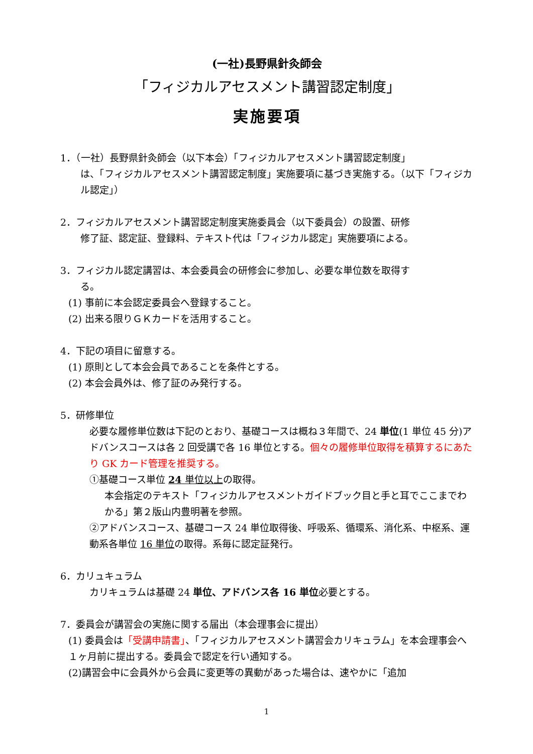(一社)長野県針灸師会
「フィジカルアセスメント講習認定制度」
実施要項
1．（一社）長野県針灸師会（以下本会）「フィジカルアセスメント講習認定制度」
は、「フィジカルアセスメント講習認定制度」実施要項に基づき実施する。（以下「フィジカル認定」）
2．フィジカルアセスメント講習認定制度実施委員会（以下委員会）の設置、研修
修了証、認定証、登録料、テキスト代は「フィジカル認定」実施要項による。
3．フィジカル認定講習は、本会委員会の研修会に参加し、必要な単位数を取得す
る。
(1) 事前に本会認定委員会へ登録すること。
(2) 出来る限りＧＫカードを活用すること。
4．下記の項目に留意する。
(1) 原則として本会会員であることを条件とする。
(2) 本会会員外は、修了証のみ発行する。
5．研修単位
必要な履修単位数は下記のとおり、基礎コースは概ね３年間で、24 単位(1 単位 45 分)アドバンスコースは各 2 回受講で各 16 単位とする。個々の履修単位取得を積算するにあたり GK カード管理を推奨する。
①基礎コース単位 24 単位以上の取得。
本会指定のテキスト「フィジカルアセスメントガイドブック目と手と耳でここまでわかる」第２版山内豊明著を参照。
②アドバンスコース、基礎コース 24 単位取得後、呼吸系、循環系、消化系、中枢系、運動系各単位 16 単位の取得。系毎に認定証発行。
6．カリュキュラム
カリキュラムは基礎 24 単位、アドバンス各 16 単位必要とする。
7．委員会が講習会の実施に関する届出（本会理事会に提出）
(1) 委員会は「受講申請書」、「フィジカルアセスメント講習会カリキュラム」を本会理事会へ１ヶ月前に提出する。委員会で認定を行い通知する。
(2)講習会中に会員外から会員に変更等の異動があった場合は、速やかに「追加
1